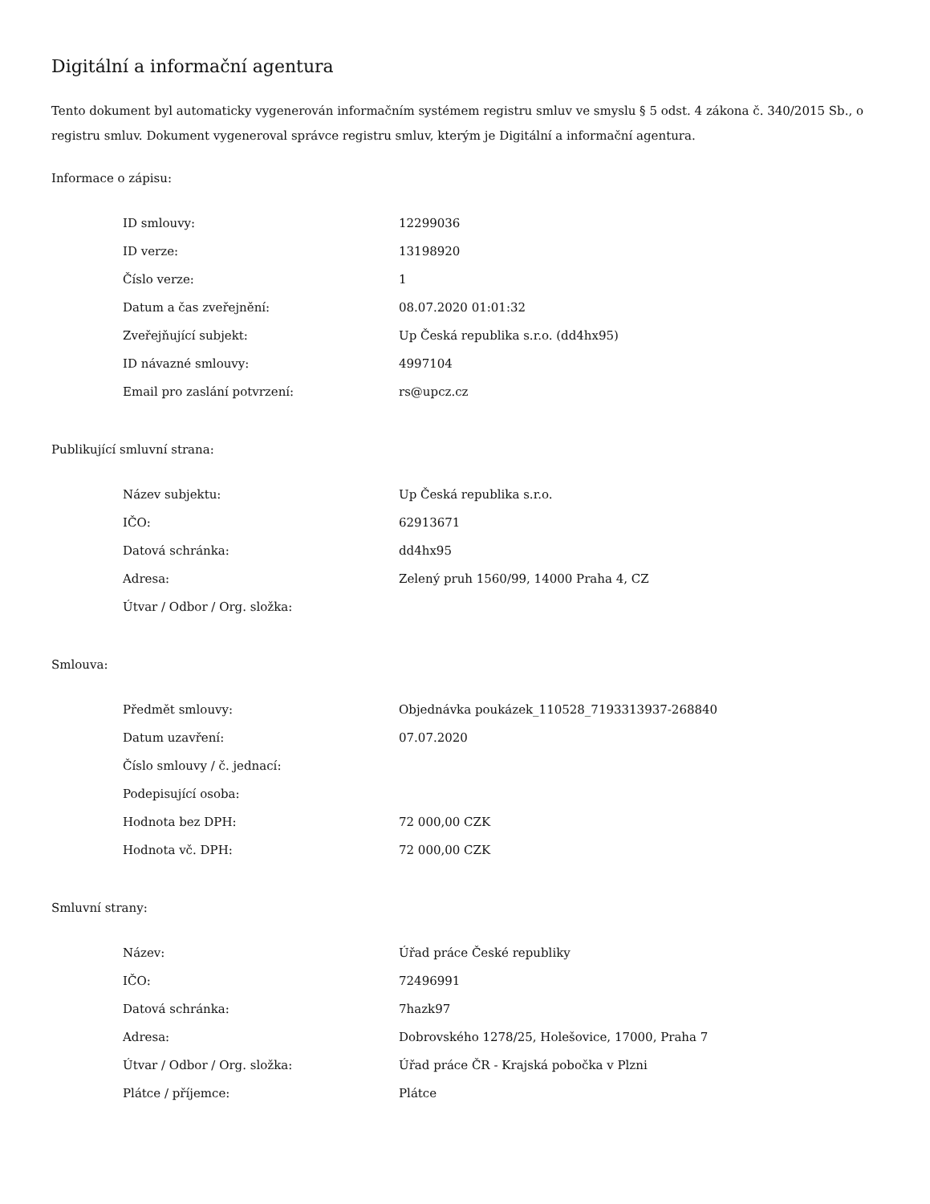Digitální a informační agentura
Tento dokument byl automaticky vygenerován informačním systémem registru smluv ve smyslu § 5 odst. 4 zákona č. 340/2015 Sb., o registru smluv. Dokument vygeneroval správce registru smluv, kterým je Digitální a informační agentura.
Informace o zápisu:
| ID smlouvy: | 12299036 |
| ID verze: | 13198920 |
| Číslo verze: | 1 |
| Datum a čas zveřejnění: | 08.07.2020 01:01:32 |
| Zveřejňující subjekt: | Up Česká republika s.r.o. (dd4hx95) |
| ID návazné smlouvy: | 4997104 |
| Email pro zaslání potvrzení: | rs@upcz.cz |
Publikující smluvní strana:
| Název subjektu: | Up Česká republika s.r.o. |
| IČO: | 62913671 |
| Datová schránka: | dd4hx95 |
| Adresa: | Zelený pruh 1560/99, 14000 Praha 4, CZ |
| Útvar / Odbor / Org. složka: | |
Smlouva:
| Předmět smlouvy: | Objednávka poukázek_110528_7193313937-268840 |
| Datum uzavření: | 07.07.2020 |
| Číslo smlouvy / č. jednací: | |
| Podepisující osoba: | |
| Hodnota bez DPH: | 72 000,00 CZK |
| Hodnota vč. DPH: | 72 000,00 CZK |
Smluvní strany:
| Název: | Úřad práce České republiky |
| IČO: | 72496991 |
| Datová schránka: | 7hazk97 |
| Adresa: | Dobrovského 1278/25, Holešovice, 17000, Praha 7 |
| Útvar / Odbor / Org. složka: | Úřad práce ČR - Krajská pobočka v Plzni |
| Plátce / příjemce: | Plátce |